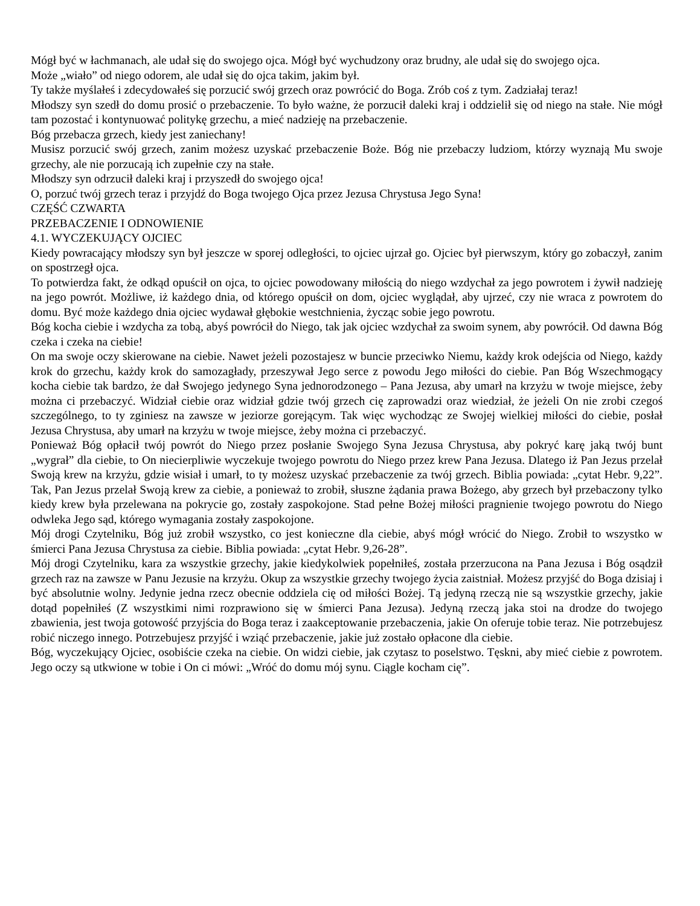Mógł być w łachmanach, ale udał się do swojego ojca. Mógł być wychudzony oraz brudny, ale udał się do swojego ojca.
Może „wiało” od niego odorem, ale udał się do ojca takim, jakim był.
Ty także myślałeś i zdecydowałeś się porzucić swój grzech oraz powrócić do Boga. Zrób coś z tym. Zadziałaj teraz!
Młodszy syn szedł do domu prosić o przebaczenie. To było ważne, że porzucił daleki kraj i oddzielił się od niego na stałe. Nie mógł tam pozostać i kontynuować politykę grzechu, a mieć nadzieję na przebaczenie.
Bóg przebacza grzech, kiedy jest zaniechany!
Musisz porzucić swój grzech, zanim możesz uzyskać przebaczenie Boże. Bóg nie przebaczy ludziom, którzy wyznają Mu swoje grzechy, ale nie porzucają ich zupełnie czy na stałe.
Młodszy syn odrzucił daleki kraj i przyszedł do swojego ojca!
O, porzuć twój grzech teraz i przyjdź do Boga twojego Ojca przez Jezusa Chrystusa Jego Syna!
CZĘŚĆ CZWARTA
PRZEBACZENIE I ODNOWIENIE
4.1. WYCZEKUJĄCY OJCIEC
Kiedy powracający młodszy syn był jeszcze w sporej odległości, to ojciec ujrzał go. Ojciec był pierwszym, który go zobaczył, zanim on spostrzegł ojca.
To potwierdza fakt, że odkąd opuścił on ojca, to ojciec powodowany miłością do niego wzdychał za jego powrotem i żywił nadzieję na jego powrót. Możliwe, iż każdego dnia, od którego opuścił on dom, ojciec wyglądał, aby ujrzeć, czy nie wraca z powrotem do domu. Być może każdego dnia ojciec wydawał głębokie westchnienia, życząc sobie jego powrotu.
Bóg kocha ciebie i wzdycha za tobą, abyś powrócił do Niego, tak jak ojciec wzdychał za swoim synem, aby powrócił. Od dawna Bóg czeka i czeka na ciebie!
On ma swoje oczy skierowane na ciebie. Nawet jeżeli pozostajesz w buncie przeciwko Niemu, każdy krok odejścia od Niego, każdy krok do grzechu, każdy krok do samozagłady, przeszywał Jego serce z powodu Jego miłości do ciebie. Pan Bóg Wszechmogący kocha ciebie tak bardzo, że dał Swojego jedynego Syna jednorodzonego – Pana Jezusa, aby umarł na krzyżu w twoje miejsce, żeby można ci przebaczyć. Widział ciebie oraz widział gdzie twój grzech cię zaprowadzi oraz wiedział, że jeżeli On nie zrobi czegoś szczególnego, to ty zginiesz na zawsze w jeziorze gorejącym. Tak więc wychodząc ze Swojej wielkiej miłości do ciebie, posłał Jezusa Chrystusa, aby umarł na krzyżu w twoje miejsce, żeby można ci przebaczyć.
Ponieważ Bóg opłacił twój powrót do Niego przez posłanie Swojego Syna Jezusa Chrystusa, aby pokryć karę jaką twój bunt „wygrał” dla ciebie, to On niecierpliwie wyczekuje twojego powrotu do Niego przez krew Pana Jezusa. Dlatego iż Pan Jezus przelał Swoją krew na krzyżu, gdzie wisiał i umarł, to ty możesz uzyskać przebaczenie za twój grzech. Biblia powiada: „cytat Hebr. 9,22”. Tak, Pan Jezus przelał Swoją krew za ciebie, a ponieważ to zrobił, słuszne żądania prawa Bożego, aby grzech był przebaczony tylko kiedy krew była przelewana na pokrycie go, zostały zaspokojone. Stad pełne Bożej miłości pragnienie twojego powrotu do Niego odwleka Jego sąd, którego wymagania zostały zaspokojone.
Mój drogi Czytelniku, Bóg już zrobił wszystko, co jest konieczne dla ciebie, abyś mógł wrócić do Niego. Zrobił to wszystko w śmierci Pana Jezusa Chrystusa za ciebie. Biblia powiada: „cytat Hebr. 9,26-28”.
Mój drogi Czytelniku, kara za wszystkie grzechy, jakie kiedykolwiek popełniłeś, została przerzucona na Pana Jezusa i Bóg osądził grzech raz na zawsze w Panu Jezusie na krzyżu. Okup za wszystkie grzechy twojego życia zaistniał. Możesz przyjść do Boga dzisiaj i być absolutnie wolny. Jedynie jedna rzecz obecnie oddziela cię od miłości Bożej. Tą jedyną rzeczą nie są wszystkie grzechy, jakie dotąd popełniłeś (Z wszystkimi nimi rozprawiono się w śmierci Pana Jezusa). Jedyną rzeczą jaka stoi na drodze do twojego zbawienia, jest twoja gotowość przyjścia do Boga teraz i zaakceptowanie przebaczenia, jakie On oferuje tobie teraz. Nie potrzebujesz robić niczego innego. Potrzebujesz przyjść i wziąć przebaczenie, jakie już zostało opłacone dla ciebie.
Bóg, wyczekujący Ojciec, osobiście czeka na ciebie. On widzi ciebie, jak czytasz to poselstwo. Tęskni, aby mieć ciebie z powrotem. Jego oczy są utkwione w tobie i On ci mówi: „Wróć do domu mój synu. Ciągle kocham cię”.